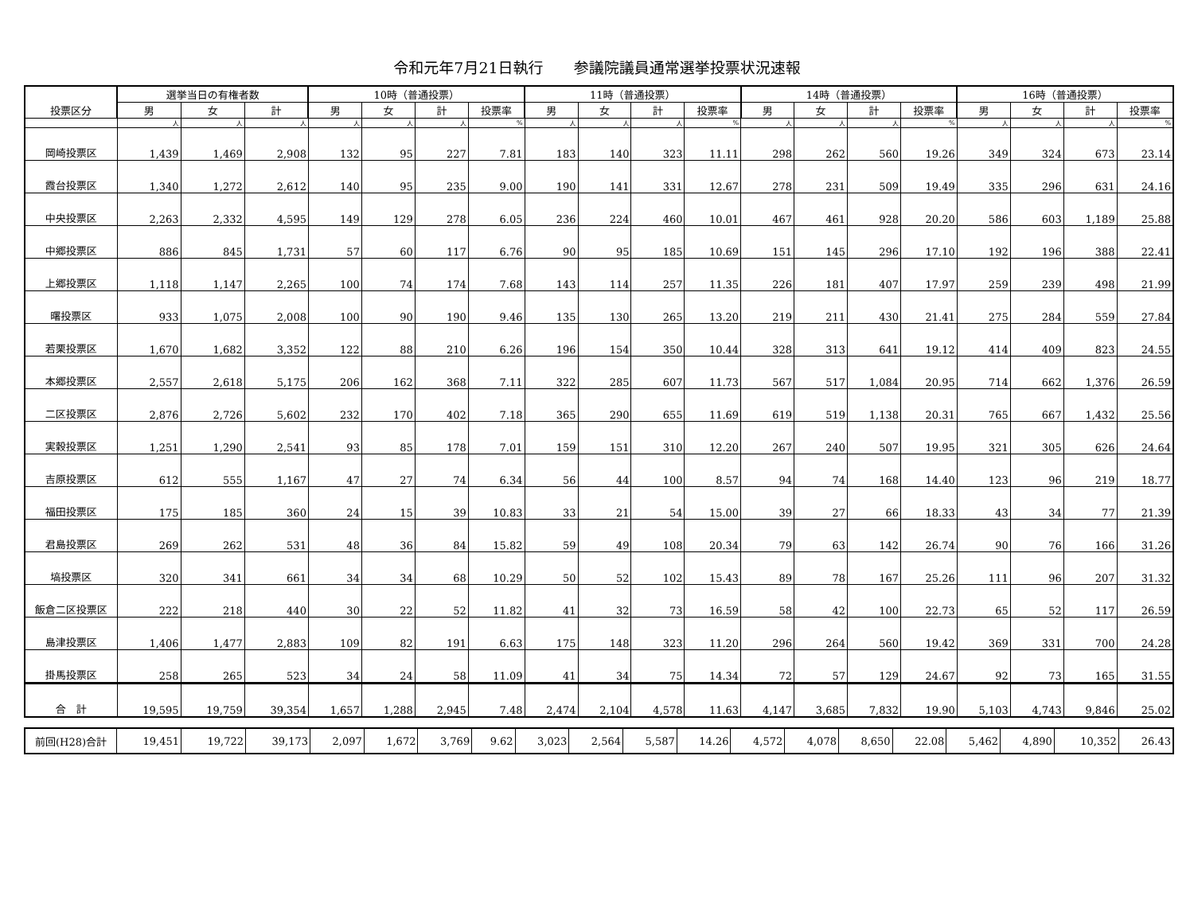令和元年7月21日執行　　参議院議員通常選挙投票状況速報
| 投票区分 | 選挙当日の有権者数 | | | 10時（普通投票） | | | | 11時（普通投票） | | | | 14時（普通投票） | | | | 16時（普通投票） | | | |
| --- | --- | --- | --- | --- | --- | --- | --- | --- | --- | --- | --- | --- | --- | --- | --- | --- | --- | --- | --- |
| | 男 | 女 | 計 | 男 | 女 | 計 | 投票率 | 男 | 女 | 計 | 投票率 | 男 | 女 | 計 | 投票率 | 男 | 女 | 計 | 投票率 |
| | 人 | 人 | 人 | 人 | 人 | 人 | % | 人 | 人 | 人 | % | 人 | 人 | 人 | % | 人 | 人 | 人 | % |
| 岡崎投票区 | 1,439 | 1,469 | 2,908 | 132 | 95 | 227 | 7.81 | 183 | 140 | 323 | 11.11 | 298 | 262 | 560 | 19.26 | 349 | 324 | 673 | 23.14 |
| 霞台投票区 | 1,340 | 1,272 | 2,612 | 140 | 95 | 235 | 9.00 | 190 | 141 | 331 | 12.67 | 278 | 231 | 509 | 19.49 | 335 | 296 | 631 | 24.16 |
| 中央投票区 | 2,263 | 2,332 | 4,595 | 149 | 129 | 278 | 6.05 | 236 | 224 | 460 | 10.01 | 467 | 461 | 928 | 20.20 | 586 | 603 | 1,189 | 25.88 |
| 中郷投票区 | 886 | 845 | 1,731 | 57 | 60 | 117 | 6.76 | 90 | 95 | 185 | 10.69 | 151 | 145 | 296 | 17.10 | 192 | 196 | 388 | 22.41 |
| 上郷投票区 | 1,118 | 1,147 | 2,265 | 100 | 74 | 174 | 7.68 | 143 | 114 | 257 | 11.35 | 226 | 181 | 407 | 17.97 | 259 | 239 | 498 | 21.99 |
| 曙投票区 | 933 | 1,075 | 2,008 | 100 | 90 | 190 | 9.46 | 135 | 130 | 265 | 13.20 | 219 | 211 | 430 | 21.41 | 275 | 284 | 559 | 27.84 |
| 若栗投票区 | 1,670 | 1,682 | 3,352 | 122 | 88 | 210 | 6.26 | 196 | 154 | 350 | 10.44 | 328 | 313 | 641 | 19.12 | 414 | 409 | 823 | 24.55 |
| 本郷投票区 | 2,557 | 2,618 | 5,175 | 206 | 162 | 368 | 7.11 | 322 | 285 | 607 | 11.73 | 567 | 517 | 1,084 | 20.95 | 714 | 662 | 1,376 | 26.59 |
| 二区投票区 | 2,876 | 2,726 | 5,602 | 232 | 170 | 402 | 7.18 | 365 | 290 | 655 | 11.69 | 619 | 519 | 1,138 | 20.31 | 765 | 667 | 1,432 | 25.56 |
| 実穀投票区 | 1,251 | 1,290 | 2,541 | 93 | 85 | 178 | 7.01 | 159 | 151 | 310 | 12.20 | 267 | 240 | 507 | 19.95 | 321 | 305 | 626 | 24.64 |
| 吉原投票区 | 612 | 555 | 1,167 | 47 | 27 | 74 | 6.34 | 56 | 44 | 100 | 8.57 | 94 | 74 | 168 | 14.40 | 123 | 96 | 219 | 18.77 |
| 福田投票区 | 175 | 185 | 360 | 24 | 15 | 39 | 10.83 | 33 | 21 | 54 | 15.00 | 39 | 27 | 66 | 18.33 | 43 | 34 | 77 | 21.39 |
| 君島投票区 | 269 | 262 | 531 | 48 | 36 | 84 | 15.82 | 59 | 49 | 108 | 20.34 | 79 | 63 | 142 | 26.74 | 90 | 76 | 166 | 31.26 |
| 塙投票区 | 320 | 341 | 661 | 34 | 34 | 68 | 10.29 | 50 | 52 | 102 | 15.43 | 89 | 78 | 167 | 25.26 | 111 | 96 | 207 | 31.32 |
| 飯倉二区投票区 | 222 | 218 | 440 | 30 | 22 | 52 | 11.82 | 41 | 32 | 73 | 16.59 | 58 | 42 | 100 | 22.73 | 65 | 52 | 117 | 26.59 |
| 島津投票区 | 1,406 | 1,477 | 2,883 | 109 | 82 | 191 | 6.63 | 175 | 148 | 323 | 11.20 | 296 | 264 | 560 | 19.42 | 369 | 331 | 700 | 24.28 |
| 掛馬投票区 | 258 | 265 | 523 | 34 | 24 | 58 | 11.09 | 41 | 34 | 75 | 14.34 | 72 | 57 | 129 | 24.67 | 92 | 73 | 165 | 31.55 |
| 合 計 | 19,595 | 19,759 | 39,354 | 1,657 | 1,288 | 2,945 | 7.48 | 2,474 | 2,104 | 4,578 | 11.63 | 4,147 | 3,685 | 7,832 | 19.90 | 5,103 | 4,743 | 9,846 | 25.02 |
| 前回(H28)合計 | 19,451 | 19,722 | 39,173 | 2,097 | 1,672 | 3,769 | 9.62 | 3,023 | 2,564 | 5,587 | 14.26 | 4,572 | 4,078 | 8,650 | 22.08 | 5,462 | 4,890 | 10,352 | 26.43 |